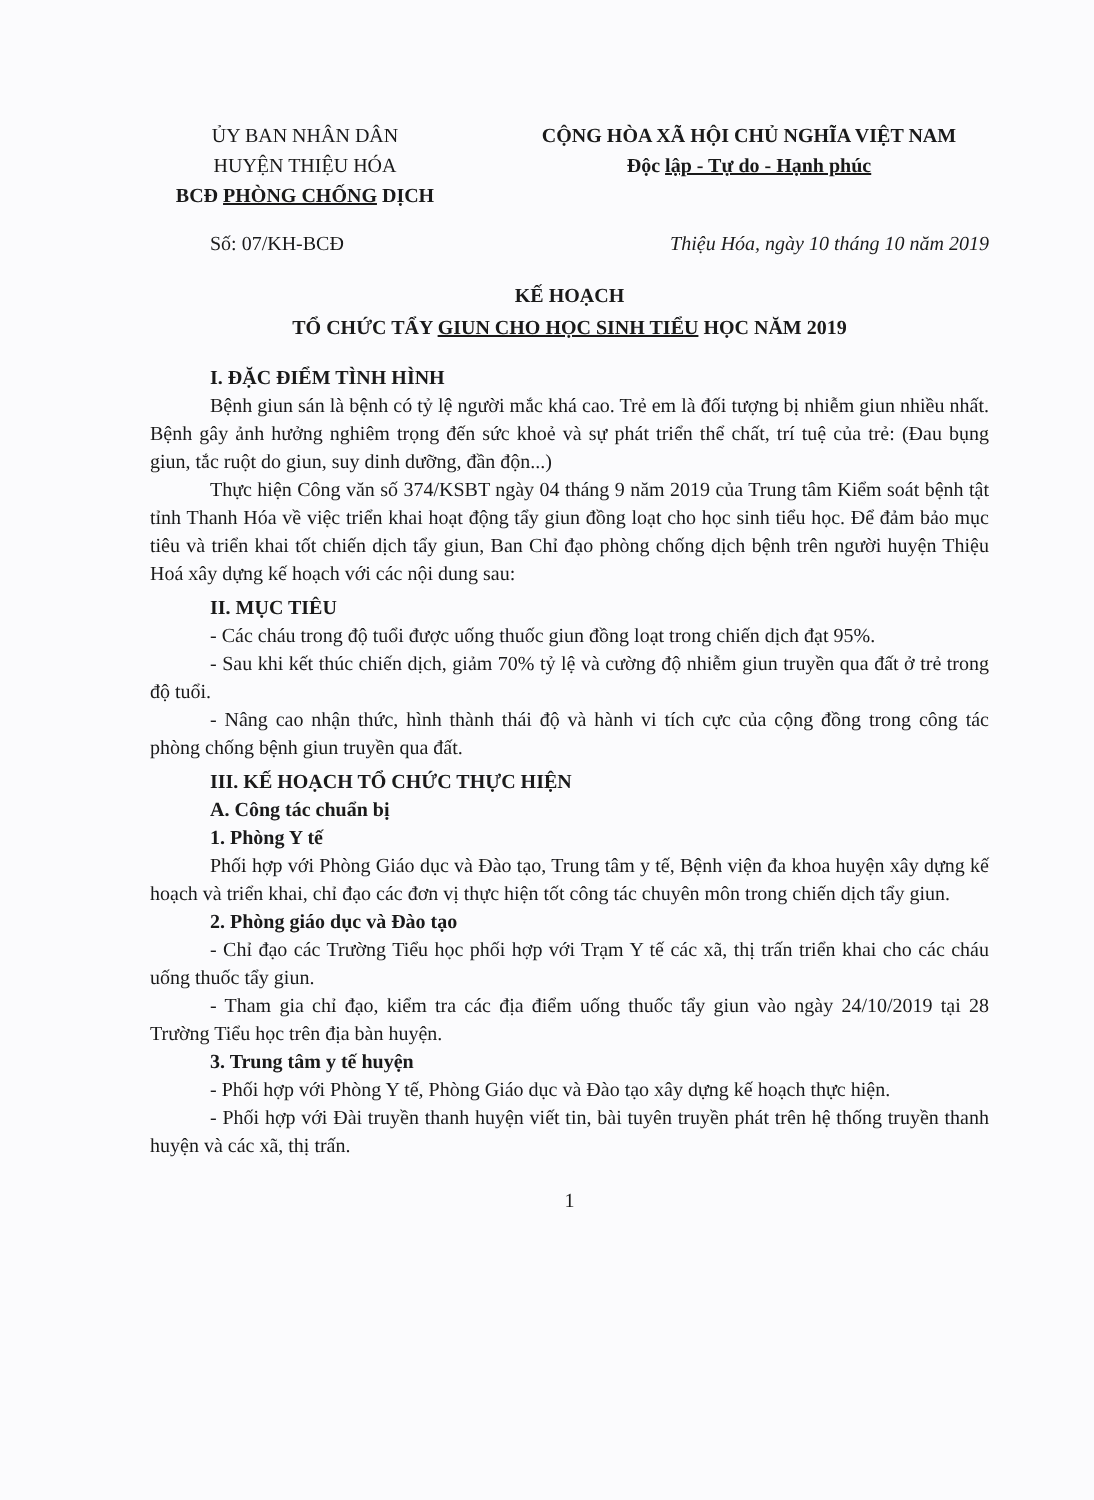ỦY BAN NHÂN DÂN
HUYỆN THIỆU HÓA
BCĐ PHÒNG CHỐNG DỊCH
CỘNG HÒA XÃ HỘI CHỦ NGHĨA VIỆT NAM
Độc lập - Tự do - Hạnh phúc
Số: 07/KH-BCĐ Thiệu Hóa, ngày 10 tháng 10 năm 2019
KẾ HOẠCH
TỔ CHỨC TẨY GIUN CHO HỌC SINH TIỂU HỌC NĂM 2019
I. ĐẶC ĐIỂM TÌNH HÌNH
Bệnh giun sán là bệnh có tỷ lệ người mắc khá cao. Trẻ em là đối tượng bị nhiễm giun nhiều nhất. Bệnh gây ảnh hưởng nghiêm trọng đến sức khoẻ và sự phát triển thể chất, trí tuệ của trẻ: (Đau bụng giun, tắc ruột do giun, suy dinh dưỡng, đần độn...)
Thực hiện Công văn số 374/KSBT ngày 04 tháng 9 năm 2019 của Trung tâm Kiểm soát bệnh tật tỉnh Thanh Hóa về việc triển khai hoạt động tẩy giun đồng loạt cho học sinh tiểu học. Để đảm bảo mục tiêu và triển khai tốt chiến dịch tẩy giun, Ban Chỉ đạo phòng chống dịch bệnh trên người huyện Thiệu Hoá xây dựng kế hoạch với các nội dung sau:
II. MỤC TIÊU
- Các cháu trong độ tuổi được uống thuốc giun đồng loạt trong chiến dịch đạt 95%.
- Sau khi kết thúc chiến dịch, giảm 70% tỷ lệ và cường độ nhiễm giun truyền qua đất ở trẻ trong độ tuổi.
- Nâng cao nhận thức, hình thành thái độ và hành vi tích cực của cộng đồng trong công tác phòng chống bệnh giun truyền qua đất.
III. KẾ HOẠCH TỔ CHỨC THỰC HIỆN
A. Công tác chuẩn bị
1. Phòng Y tế
Phối hợp với Phòng Giáo dục và Đào tạo, Trung tâm y tế, Bệnh viện đa khoa huyện xây dựng kế hoạch và triển khai, chỉ đạo các đơn vị thực hiện tốt công tác chuyên môn trong chiến dịch tẩy giun.
2. Phòng giáo dục và Đào tạo
- Chỉ đạo các Trường Tiểu học phối hợp với Trạm Y tế các xã, thị trấn triển khai cho các cháu uống thuốc tẩy giun.
- Tham gia chỉ đạo, kiểm tra các địa điểm uống thuốc tẩy giun vào ngày 24/10/2019 tại 28 Trường Tiểu học trên địa bàn huyện.
3. Trung tâm y tế huyện
- Phối hợp với Phòng Y tế, Phòng Giáo dục và Đào tạo xây dựng kế hoạch thực hiện.
- Phối hợp với Đài truyền thanh huyện viết tin, bài tuyên truyền phát trên hệ thống truyền thanh huyện và các xã, thị trấn.
1